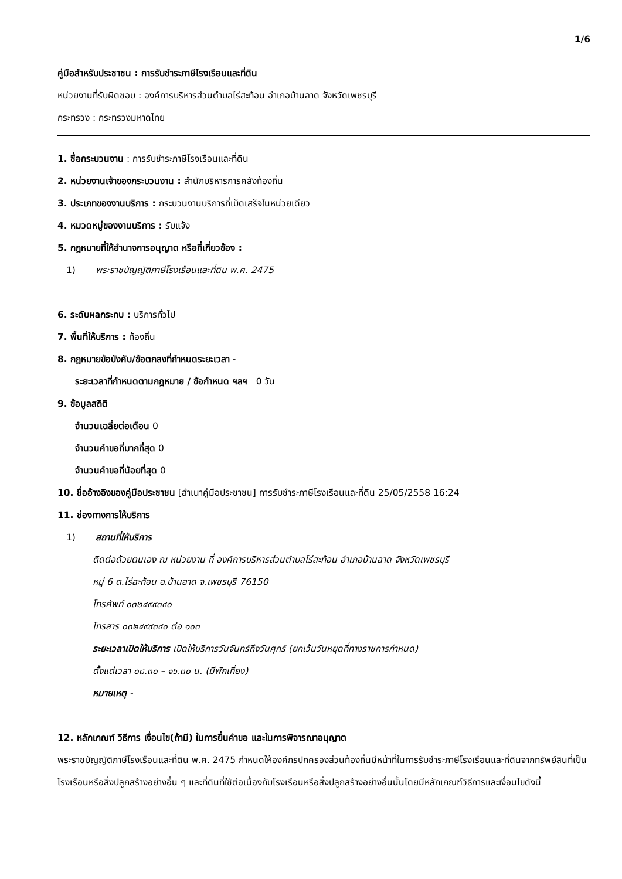1/6
คู่มือสำหรับประชาชน : การรับชำระภาษีโรงเรือนและที่ดิน
หน่วยงานที่รับผิดชอบ : องค์การบริหารส่วนตำบลไร่สะท้อน อำเภอบ้านลาด จังหวัดเพชรบุรี
กระทรวง : กระทรวงมหาดไทย
1. ชื่อกระบวนงาน : การรับชำระภาษีโรงเรือนและที่ดิน
2. หน่วยงานเจ้าของกระบวนงาน : สำนักบริหารการคลังท้องถิ่น
3. ประเภทของงานบริการ : กระบวนงานบริการที่เบ็ดเสร็จในหน่วยเดียว
4. หมวดหมู่ของงานบริการ : รับแจ้ง
5. กฎหมายที่ให้อำนาจการอนุญาต หรือที่เกี่ยวข้อง :
1) พระราชบัญญัติภาษีโรงเรือนและที่ดิน พ.ศ. 2475
6. ระดับผลกระทบ : บริการทั่วไป
7. พื้นที่ให้บริการ : ท้องถิ่น
8. กฎหมายข้อบังคับ/ข้อตกลงที่กำหนดระยะเวลา -
ระยะเวลาที่กำหนดตามกฎหมาย / ข้อกำหนด ฯลฯ 0 วัน
9. ข้อมูลสถิติ
จำนวนเฉลี่ยต่อเดือน 0
จำนวนคำขอที่มากที่สุด 0
จำนวนคำขอที่น้อยที่สุด 0
10. ชื่ออ้างอิงของคู่มือประชาชน [สำเนาคู่มือประชาชน] การรับชำระภาษีโรงเรือนและที่ดิน 25/05/2558 16:24
11. ช่องทางการให้บริการ
1) สถานที่ให้บริการ
ติดต่อด้วยตนเอง ณ หน่วยงาน ที่ องค์การบริหารส่วนตำบลไร่สะท้อน อำเภอบ้านลาด จังหวัดเพชรบุรี
หมู่ 6 ต.ไร่สะท้อน อ.บ้านลาด จ.เพชรบุรี 76150
โทรศัพท์ ๐๓๒๔๙๙๓๔๐
โทรสาร ๐๓๒๔๙๙๓๔๐ ต่อ ๑๐๓
ระยะเวลาเปิดให้บริการ เปิดให้บริการวันจันทร์ถึงวันศุกร์ (ยกเว้นวันหยุดที่ทางราชการกำหนด)
ตั้งแต่เวลา ๐๘.๓๐ – ๑๖.๓๐ น. (มีพักเที่ยง)
หมายเหตุ -
12. หลักเกณฑ์ วิธีการ เงื่อนไข(ถ้ามี) ในการยื่นคำขอ และในการพิจารณาอนุญาต
พระราชบัญญัติภาษีโรงเรือนและที่ดิน พ.ศ. 2475 กำหนดให้องค์กรปกครองส่วนท้องถิ่นมีหน้าที่ในการรับชำระภาษีโรงเรือนและที่ดินจากทรัพย์สินที่เป็นโรงเรือนหรือสิ่งปลูกสร้างอย่างอื่น ๆ และที่ดินที่ใช้ต่อเนื่องกับโรงเรือนหรือสิ่งปลูกสร้างอย่างอื่นนั้นโดยมีหลักเกณฑ์วิธีการและเงื่อนไขดังนี้